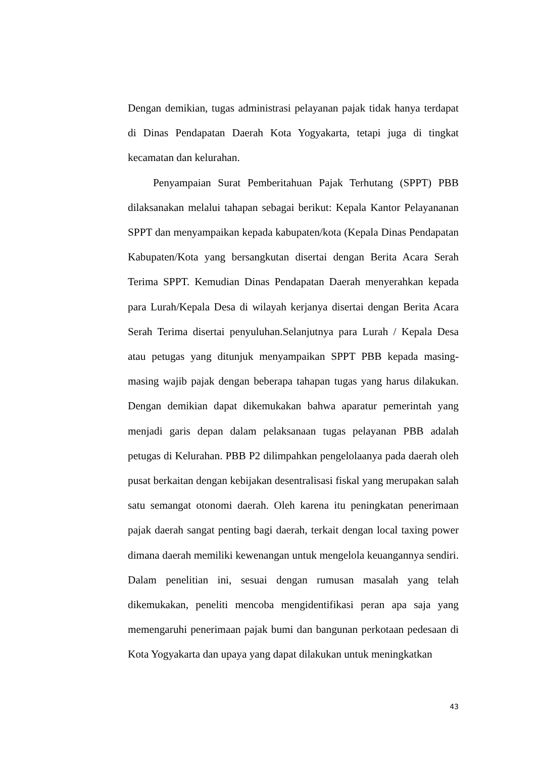Dengan demikian, tugas administrasi pelayanan pajak tidak hanya terdapat di Dinas Pendapatan Daerah Kota Yogyakarta, tetapi juga di tingkat kecamatan dan kelurahan.
Penyampaian Surat Pemberitahuan Pajak Terhutang (SPPT) PBB dilaksanakan melalui tahapan sebagai berikut: Kepala Kantor Pelayananan SPPT dan menyampaikan kepada kabupaten/kota (Kepala Dinas Pendapatan Kabupaten/Kota yang bersangkutan disertai dengan Berita Acara Serah Terima SPPT. Kemudian Dinas Pendapatan Daerah menyerahkan kepada para Lurah/Kepala Desa di wilayah kerjanya disertai dengan Berita Acara Serah Terima disertai penyuluhan.Selanjutnya para Lurah / Kepala Desa atau petugas yang ditunjuk menyampaikan SPPT PBB kepada masing-masing wajib pajak dengan beberapa tahapan tugas yang harus dilakukan. Dengan demikian dapat dikemukakan bahwa aparatur pemerintah yang menjadi garis depan dalam pelaksanaan tugas pelayanan PBB adalah petugas di Kelurahan. PBB P2 dilimpahkan pengelolaanya pada daerah oleh pusat berkaitan dengan kebijakan desentralisasi fiskal yang merupakan salah satu semangat otonomi daerah. Oleh karena itu peningkatan penerimaan pajak daerah sangat penting bagi daerah, terkait dengan local taxing power dimana daerah memiliki kewenangan untuk mengelola keuangannya sendiri. Dalam penelitian ini, sesuai dengan rumusan masalah yang telah dikemukakan, peneliti mencoba mengidentifikasi peran apa saja yang memengaruhi penerimaan pajak bumi dan bangunan perkotaan pedesaan di Kota Yogyakarta dan upaya yang dapat dilakukan untuk meningkatkan
43